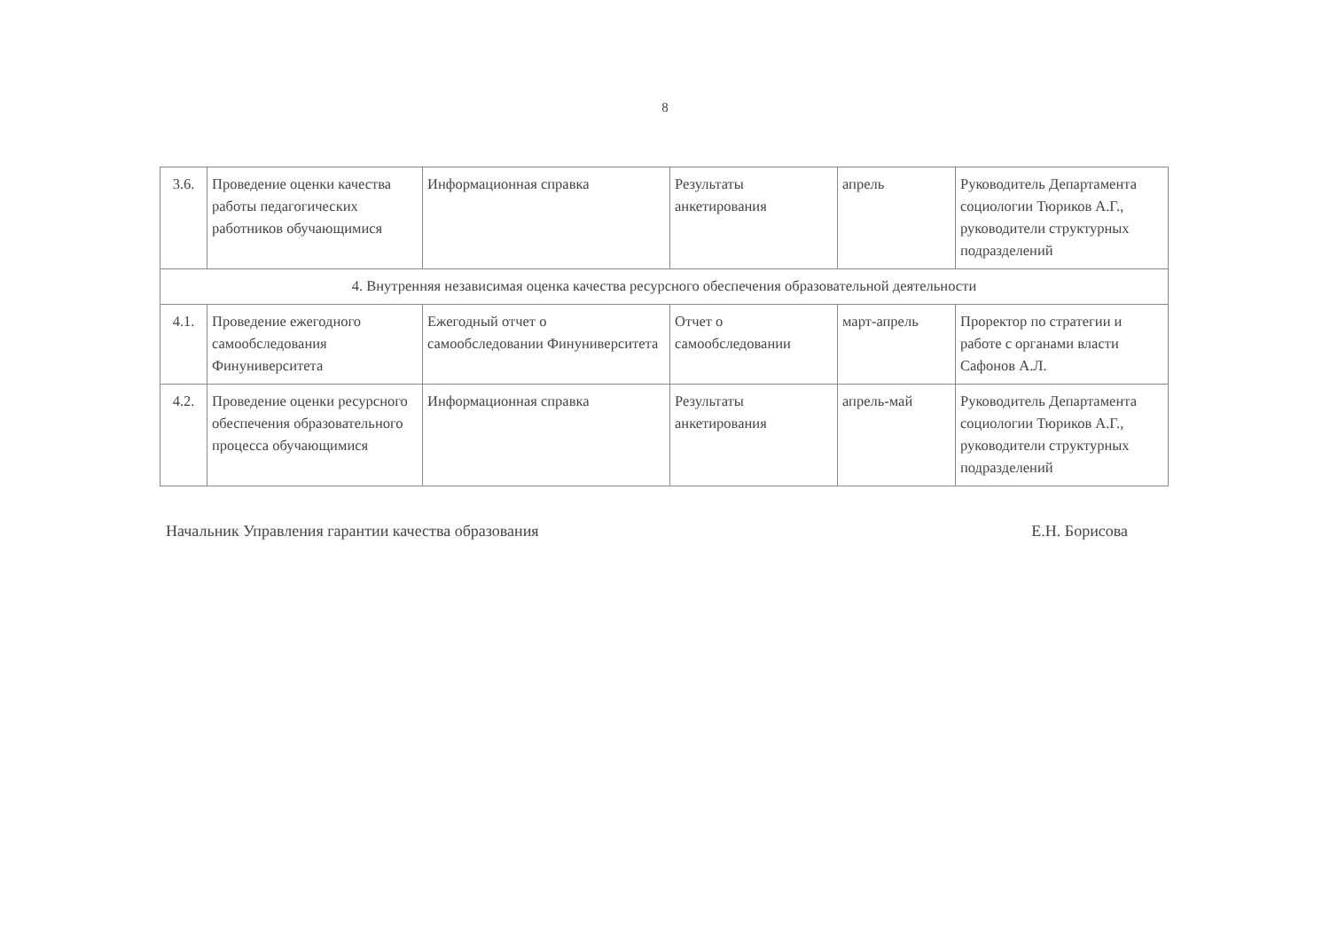8
| 3.6. | Проведение оценки качества работы педагогических работников обучающимися | Информационная справка | Результаты анкетирования | апрель | Руководитель Департамента социологии Тюриков А.Г., руководители структурных подразделений |
| 4. Внутренняя независимая оценка качества ресурсного обеспечения образовательной деятельности | | | | | |
| 4.1. | Проведение ежегодного самообследования Финуниверситета | Ежегодный отчет о самообследовании Финуниверситета | Отчет о самообследовании | март-апрель | Проректор по стратегии и работе с органами власти Сафонов А.Л. |
| 4.2. | Проведение оценки ресурсного обеспечения образовательного процесса обучающимися | Информационная справка | Результаты анкетирования | апрель-май | Руководитель Департамента социологии Тюриков А.Г., руководители структурных подразделений |
Начальник Управления гарантии качества образования
Е.Н. Борисова